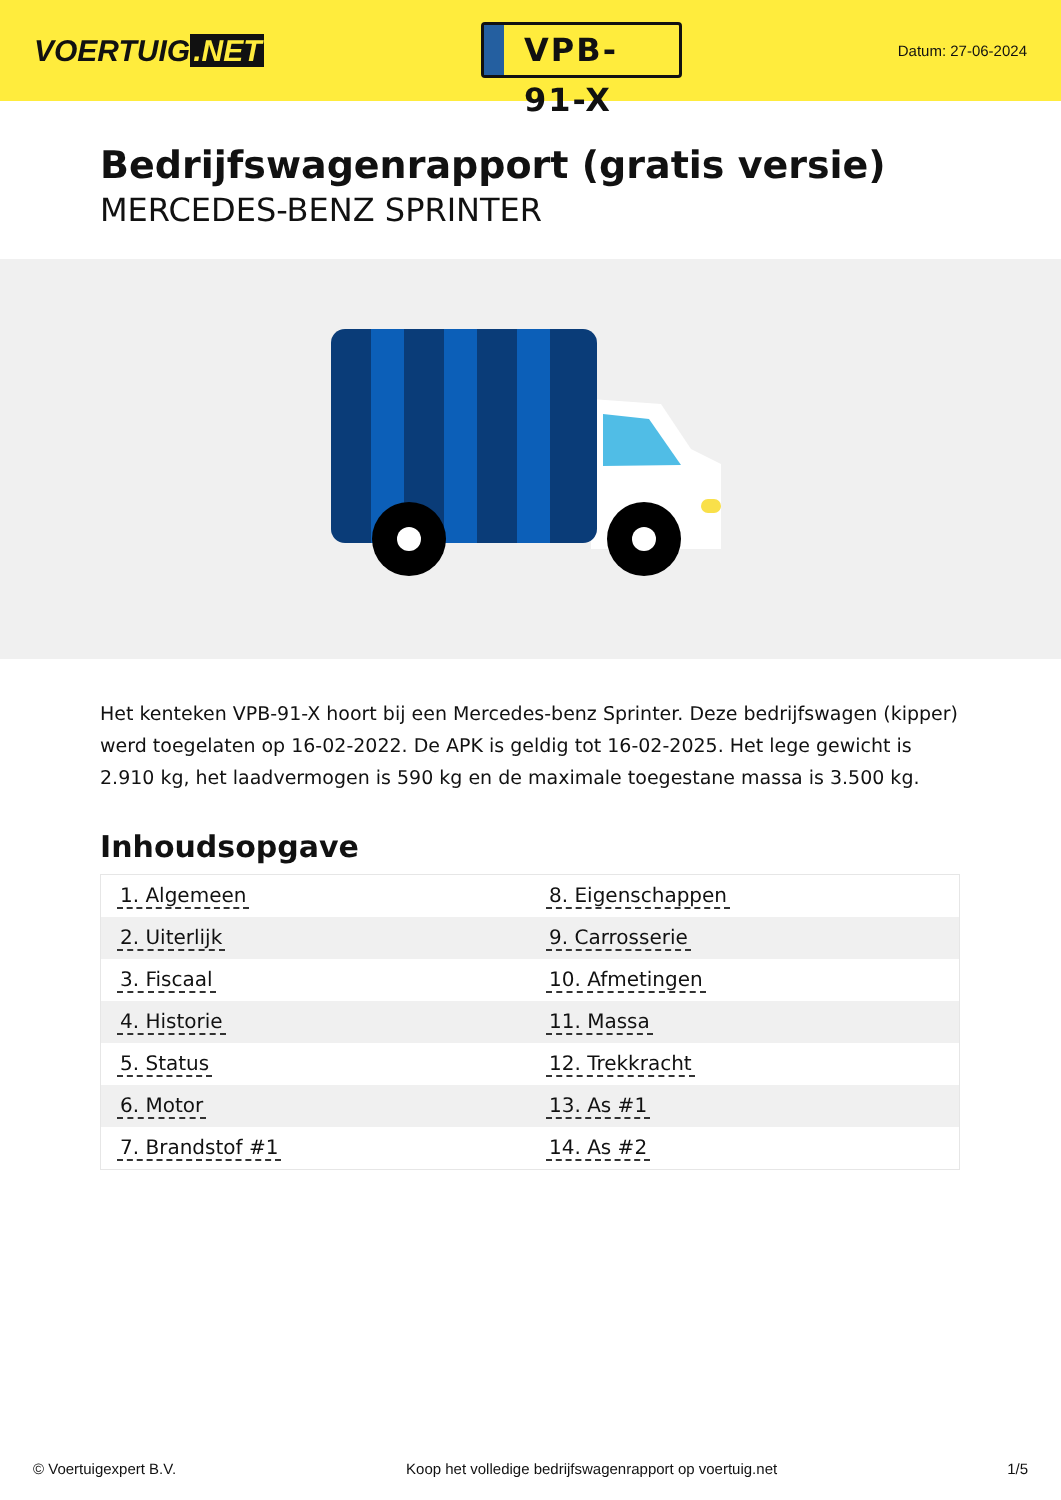VOERTUIG.NET
VPB-91-X
Datum: 27-06-2024
Bedrijfswagenrapport (gratis versie)
MERCEDES-BENZ SPRINTER
Het kenteken VPB-91-X hoort bij een Mercedes-benz Sprinter. Deze bedrijfswagen (kipper) werd toegelaten op 16-02-2022. De APK is geldig tot 16-02-2025. Het lege gewicht is 2.910 kg, het laadvermogen is 590 kg en de maximale toegestane massa is 3.500 kg.
Inhoudsopgave
| 1. Algemeen | 8. Eigenschappen |
| 2. Uiterlijk | 9. Carrosserie |
| 3. Fiscaal | 10. Afmetingen |
| 4. Historie | 11. Massa |
| 5. Status | 12. Trekkracht |
| 6. Motor | 13. As #1 |
| 7. Brandstof #1 | 14. As #2 |
© Voertuigexpert B.V. Koop het volledige bedrijfswagenrapport op voertuig.net 1/5